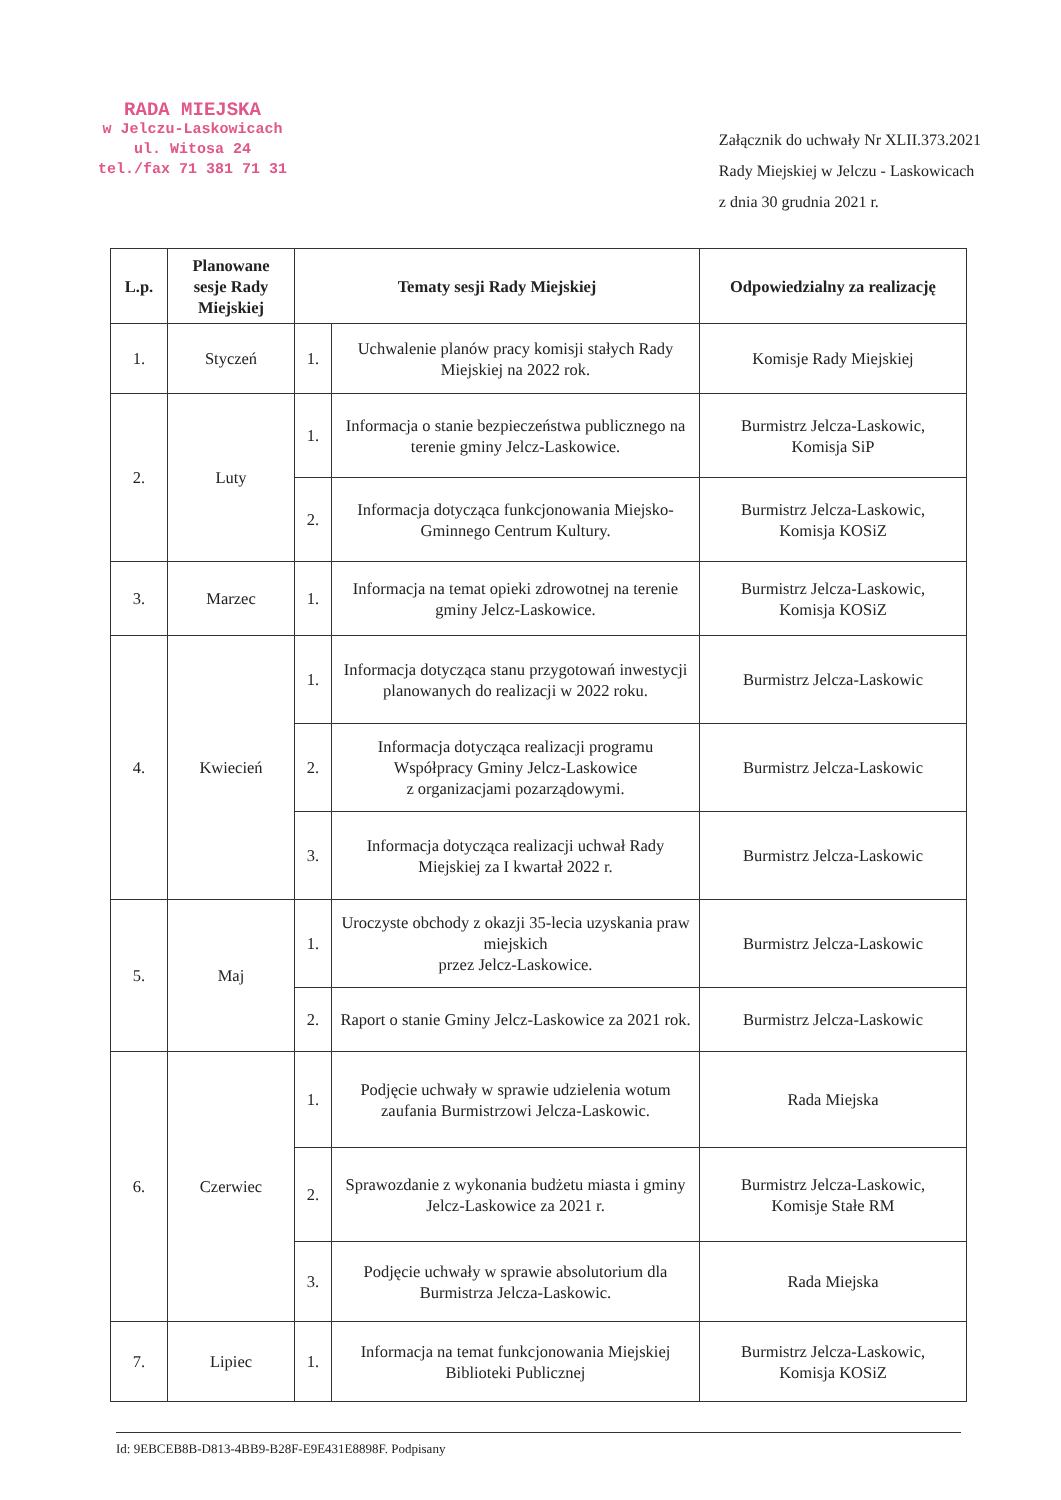RADA MIEJSKA
w Jelczu-Laskowicach
ul. Witosa 24
tel./fax 71 381 71 31
Załącznik do uchwały Nr XLII.373.2021
Rady Miejskiej w Jelczu - Laskowicach
z dnia 30 grudnia 2021 r.
| L.p. | Planowane sesje Rady Miejskiej | Tematy sesji Rady Miejskiej | | Odpowiedzialny za realizację |
| --- | --- | --- | --- | --- |
| 1. | Styczeń | 1. | Uchwalenie planów pracy komisji stałych Rady Miejskiej na 2022 rok. | Komisje Rady Miejskiej |
| 2. | Luty | 1. | Informacja o stanie bezpieczeństwa publicznego na terenie gminy Jelcz-Laskowice. | Burmistrz Jelcza-Laskowic, Komisja SiP |
| | | 2. | Informacja dotycząca funkcjonowania Miejsko-Gminnego Centrum Kultury. | Burmistrz Jelcza-Laskowic, Komisja KOSiZ |
| 3. | Marzec | 1. | Informacja na temat opieki zdrowotnej na terenie gminy Jelcz-Laskowice. | Burmistrz Jelcza-Laskowic, Komisja KOSiZ |
| 4. | Kwiecień | 1. | Informacja dotycząca stanu przygotowań inwestycji planowanych do realizacji w 2022 roku. | Burmistrz Jelcza-Laskowic |
| | | 2. | Informacja dotycząca realizacji programu Współpracy Gminy Jelcz-Laskowice z organizacjami pozarządowymi. | Burmistrz Jelcza-Laskowic |
| | | 3. | Informacja dotycząca realizacji uchwał Rady Miejskiej za I kwartał 2022 r. | Burmistrz Jelcza-Laskowic |
| 5. | Maj | 1. | Uroczyste obchody z okazji 35-lecia uzyskania praw miejskich przez Jelcz-Laskowice. | Burmistrz Jelcza-Laskowic |
| | | 2. | Raport o stanie Gminy Jelcz-Laskowice za 2021 rok. | Burmistrz Jelcza-Laskowic |
| 6. | Czerwiec | 1. | Podjęcie uchwały w sprawie udzielenia wotum zaufania Burmistrzowi Jelcza-Laskowic. | Rada Miejska |
| | | 2. | Sprawozdanie z wykonania budżetu miasta i gminy Jelcz-Laskowice za 2021 r. | Burmistrz Jelcza-Laskowic, Komisje Stałe RM |
| | | 3. | Podjęcie uchwały w sprawie absolutorium dla Burmistrza Jelcza-Laskowic. | Rada Miejska |
| 7. | Lipiec | 1. | Informacja na temat funkcjonowania Miejskiej Biblioteki Publicznej | Burmistrz Jelcza-Laskowic, Komisja KOSiZ |
Id: 9EBCEB8B-D813-4BB9-B28F-E9E431E8898F. Podpisany